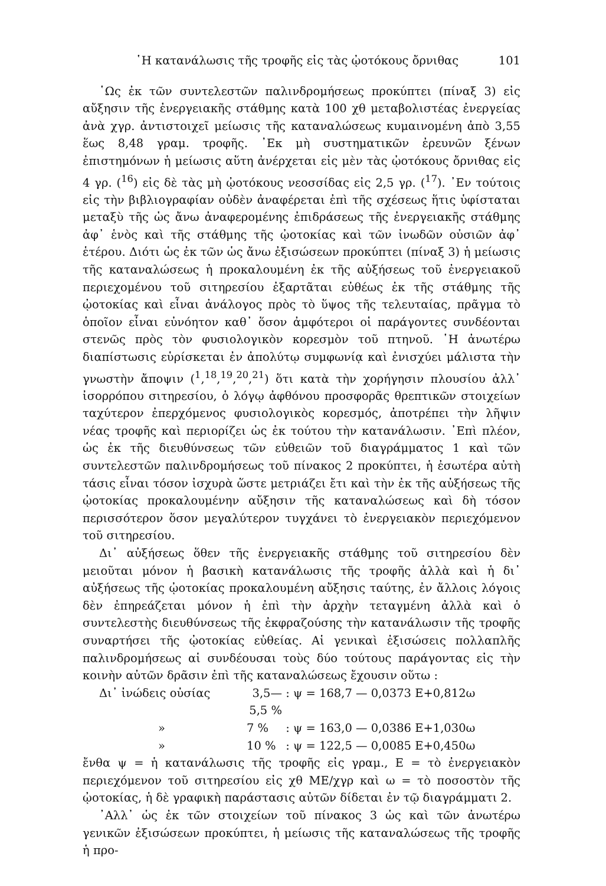῾Η κατανάλωσις τῆς τροφῆς εἰς τὰς ᾠοτόκους ὄρνιθας 101
῾Ως ἐκ τῶν συντελεστῶν παλινδρομήσεως προκύπτει (πίναξ 3) εἰς αὔξησιν τῆς ἐνεργειακῆς στάθμης κατὰ 100 χθ μεταβολιστέας ἐνεργείας ἀνὰ χγρ. ἀντιστοιχεῖ μείωσις τῆς καταναλώσεως κυμαινομένη ἀπὸ 3,55 ἕως 8,48 γραμ. τροφῆς. ᾿Εκ μὴ συστηματικῶν ἐρευνῶν ξένων ἐπιστημόνων ἡ μείωσις αὕτη ἀνέρχεται εἰς μὲν τὰς ᾠοτόκους ὄρνιθας εἰς 4 γρ. (<sup>16</sup>) εἰς δὲ τὰς μὴ ᾠοτόκους νεοσσίδας εἰς 2,5 γρ. (<sup>17</sup>). ᾿Εν τούτοις εἰς τὴν βιβλιογραφίαν οὐδὲν ἀναφέρεται ἐπὶ τῆς σχέσεως ἥτις ὑφίσταται μεταξὺ τῆς ὡς ἄνω ἀναφερομένης ἐπιδράσεως τῆς ἐνεργειακῆς στάθμης ἀφ᾿ ἑνὸς καὶ τῆς στάθμης τῆς ᾠοτοκίας καὶ τῶν ἰνωδῶν οὐσιῶν ἀφ᾿ ἑτέρου. Διότι ὡς ἐκ τῶν ὡς ἄνω ἐξισώσεων προκύπτει (πίναξ 3) ἡ μείωσις τῆς καταναλώσεως ἡ προκαλουμένη ἐκ τῆς αὐξήσεως τοῦ ἐνεργειακοῦ περιεχομένου τοῦ σιτηρεσίου ἐξαρτᾶται εὐθέως ἐκ τῆς στάθμης τῆς ᾠοτοκίας καὶ εἶναι ἀνάλογος πρὸς τὸ ὕψος τῆς τελευταίας, πρᾶγμα τὸ ὁποῖον εἶναι εὐνόητον καθ᾿ ὅσον ἀμφότεροι οἱ παράγοντες συνδέονται στενῶς πρὸς τὸν φυσιολογικὸν κορεσμὸν τοῦ πτηνοῦ. ῾Η ἀνωτέρω διαπίστωσις εὑρίσκεται ἐν ἀπολύτῳ συμφωνίᾳ καὶ ἐνισχύει μάλιστα τὴν γνωστὴν ἄποψιν (<sup>1</sup>,<sup>18</sup>,<sup>19</sup>,<sup>20</sup>,<sup>21</sup>) ὅτι κατὰ τὴν χορήγησιν πλουσίου ἀλλ᾿ ἰσορρόπου σιτηρεσίου, ὁ λόγῳ ἀφθόνου προσφορᾶς θρεπτικῶν στοιχείων ταχύτερον ἐπερχόμενος φυσιολογικὸς κορεσμός, ἀποτρέπει τὴν λῆψιν νέας τροφῆς καὶ περιορίζει ὡς ἐκ τούτου τὴν κατανάλωσιν. ᾿Επὶ πλέον, ὡς ἐκ τῆς διευθύνσεως τῶν εὐθειῶν τοῦ διαγράμματος 1 καὶ τῶν συντελεστῶν παλινδρομήσεως τοῦ πίνακος 2 προκύπτει, ἡ ἐσωτέρα αὐτὴ τάσις εἶναι τόσον ἰσχυρὰ ὥστε μετριάζει ἔτι καὶ τὴν ἐκ τῆς αὐξήσεως τῆς ᾠοτοκίας προκαλουμένην αὔξησιν τῆς καταναλώσεως καὶ δὴ τόσον περισσότερον ὅσον μεγαλύτερον τυγχάνει τὸ ἐνεργειακὸν περιεχόμενον τοῦ σιτηρεσίου.
Δι᾿ αὐξήσεως ὅθεν τῆς ἐνεργειακῆς στάθμης τοῦ σιτηρεσίου δὲν μειοῦται μόνον ἡ βασικὴ κατανάλωσις τῆς τροφῆς ἀλλὰ καὶ ἡ δι᾿ αὐξήσεως τῆς ᾠοτοκίας προκαλουμένη αὔξησις ταύτης, ἐν ἄλλοις λόγοις δὲν ἐπηρεάζεται μόνον ἡ ἐπὶ τὴν ἀρχὴν τεταγμένη ἀλλὰ καὶ ὁ συντελεστὴς διευθύνσεως τῆς ἐκφραζούσης τὴν κατανάλωσιν τῆς τροφῆς συναρτήσει τῆς ᾠοτοκίας εὐθείας. Αἱ γενικαὶ ἐξισώσεις πολλαπλῆς παλινδρομήσεως αἱ συνδέουσαι τοὺς δύο τούτους παράγοντας εἰς τὴν κοινὴν αὐτῶν δρᾶσιν ἐπὶ τῆς καταναλώσεως ἔχουσιν οὕτω :
Δι᾿ ἰνώδεις οὐσίας 3,5—5,5 % : ψ = 168,7 — 0,0373 Ε+0,812ω » 7 % : ψ = 163,0 — 0,0386 Ε+1,030ω » 10 % : ψ = 122,5 — 0,0085 Ε+0,450ω
ἔνθα ψ = ἡ κατανάλωσις τῆς τροφῆς εἰς γραμ., Ε = τὸ ἐνεργειακὸν περιεχόμενον τοῦ σιτηρεσίου εἰς χθ ΜΕ/χγρ καὶ ω = τὸ ποσοστὸν τῆς ᾠοτοκίας, ἡ δὲ γραφικὴ παράστασις αὐτῶν δίδεται ἐν τῷ διαγράμματι 2.
᾿Αλλ᾿ ὡς ἐκ τῶν στοιχείων τοῦ πίνακος 3 ὡς καὶ τῶν ἀνωτέρω γενικῶν ἐξισώσεων προκύπτει, ἡ μείωσις τῆς καταναλώσεως τῆς τροφῆς ἡ προ-